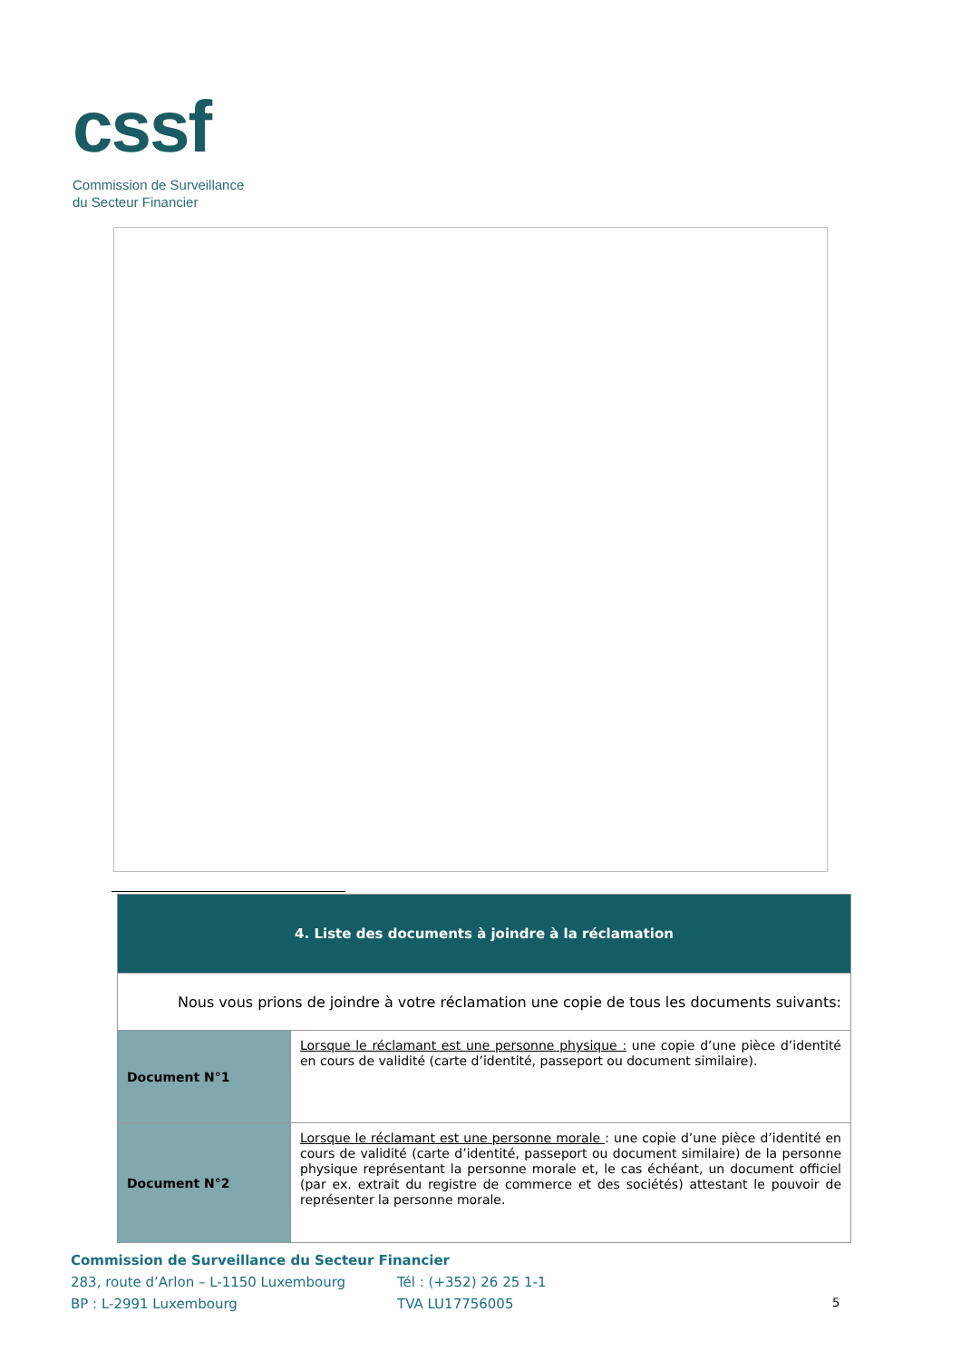cssf
Commission de Surveillance
du Secteur Financier
| 4. Liste des documents à joindre à la réclamation | |
| Nous vous prions de joindre à votre réclamation une copie de tous les documents suivants: | |
| Document N°1 | Lorsque le réclamant est une personne physique : une copie d’une pièce d’identité en cours de validité (carte d’identité, passeport ou document similaire). |
| Document N°2 | Lorsque le réclamant est une personne morale : une copie d’une pièce d’identité en cours de validité (carte d’identité, passeport ou document similaire) de la personne physique représentant la personne morale et, le cas échéant, un document officiel (par ex. extrait du registre de commerce et des sociétés) attestant le pouvoir de représenter la personne morale. |
Commission de Surveillance du Secteur Financier
283, route d’Arlon – L-1150 Luxembourg Tél : (+352) 26 25 1-1
BP : L-2991 Luxembourg TVA LU17756005 5